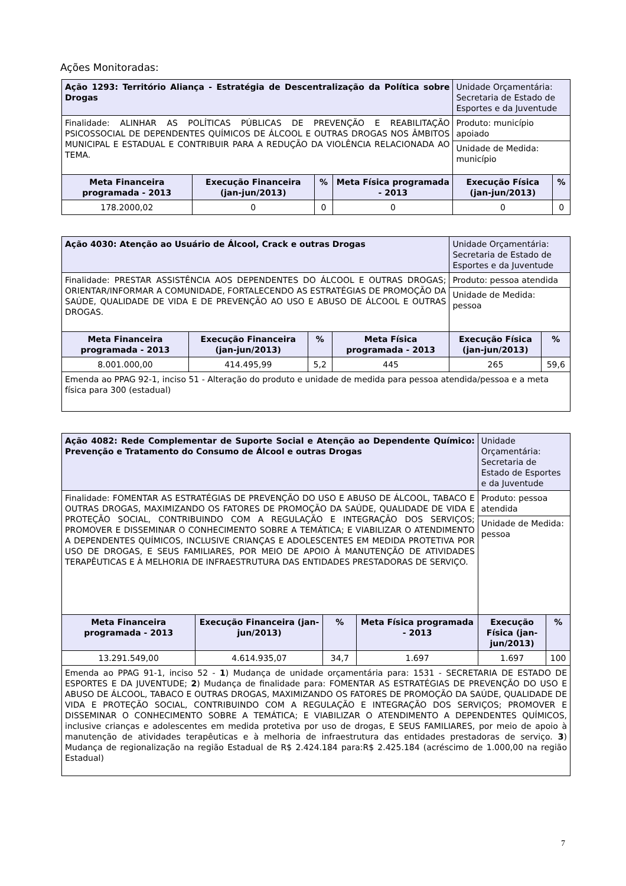Ações Monitoradas:
| Ação 1293: Território Aliança - Estratégia de Descentralização da Política sobre Drogas | | | | Unidade Orçamentária: Secretaria de Estado de Esportes e da Juventude | |
| Finalidade: ALINHAR AS POLÍTICAS PÚBLICAS DE PREVENÇÃO E REABILITAÇÃO PSICOSSOCIAL DE DEPENDENTES QUÍMICOS DE ÁLCOOL E OUTRAS DROGAS NOS ÂMBITOS MUNICIPAL E ESTADUAL E CONTRIBUIR PARA A REDUÇÃO DA VIOLÊNCIA RELACIONADA AO TEMA. | | | | Produto: município apoiado | |
| | | | | Unidade de Medida: município | |
| Meta Financeira programada - 2013 | Execução Financeira (jan-jun/2013) | % | Meta Física programada - 2013 | Execução Física (jan-jun/2013) | % |
| 178.2000,02 | 0 | 0 | 0 | 0 | 0 |
| Ação 4030: Atenção ao Usuário de Álcool, Crack e outras Drogas | | | | Unidade Orçamentária: Secretaria de Estado de Esportes e da Juventude | |
| Finalidade: PRESTAR ASSISTÊNCIA AOS DEPENDENTES DO ÁLCOOL E OUTRAS DROGAS; ORIENTAR/INFORMAR A COMUNIDADE, FORTALECENDO AS ESTRATÉGIAS DE PROMOÇÃO DA SAÚDE, QUALIDADE DE VIDA E DE PREVENÇÃO AO USO E ABUSO DE ÁLCOOL E OUTRAS DROGAS. | | | | Produto: pessoa atendida | |
| | | | | Unidade de Medida: pessoa | |
| Meta Financeira programada - 2013 | Execução Financeira (jan-jun/2013) | % | Meta Física programada - 2013 | Execução Física (jan-jun/2013) | % |
| 8.001.000,00 | 414.495,99 | 5,2 | 445 | 265 | 59,6 |
| Emenda ao PPAG 92-1, inciso 51 - Alteração do produto e unidade de medida para pessoa atendida/pessoa e a meta física para 300 (estadual) | | | | | |
| Ação 4082: Rede Complementar de Suporte Social e Atenção ao Dependente Químico: Prevenção e Tratamento do Consumo de Álcool e outras Drogas | | | | Unidade Orçamentária: Secretaria de Estado de Esportes e da Juventude | |
| Finalidade: FOMENTAR AS ESTRATÉGIAS DE PREVENÇÃO DO USO E ABUSO DE ÁLCOOL, TABACO E OUTRAS DROGAS, MAXIMIZANDO OS FATORES DE PROMOÇÃO DA SAÚDE, QUALIDADE DE VIDA E PROTEÇÃO SOCIAL, CONTRIBUINDO COM A REGULAÇÃO E INTEGRAÇÃO DOS SERVIÇOS; PROMOVER E DISSEMINAR O CONHECIMENTO SOBRE A TEMÁTICA; E VIABILIZAR O ATENDIMENTO A DEPENDENTES QUÍMICOS, INCLUSIVE CRIANÇAS E ADOLESCENTES EM MEDIDA PROTETIVA POR USO DE DROGAS, E SEUS FAMILIARES, POR MEIO DE APOIO À MANUTENÇÃO DE ATIVIDADES TERAPÊUTICAS E À MELHORIA DE INFRAESTRUTURA DAS ENTIDADES PRESTADORAS DE SERVIÇO. | | | | Produto: pessoa atendida | |
| | | | | Unidade de Medida: pessoa | |
| Meta Financeira programada - 2013 | Execução Financeira (jan-jun/2013) | % | Meta Física programada - 2013 | Execução Física (jan-jun/2013) | % |
| 13.291.549,00 | 4.614.935,07 | 34,7 | 1.697 | 1.697 | 100 |
| Emenda ao PPAG 91-1, inciso 52 - 1 ) Mudança de unidade orçamentária para: 1531 - SECRETARIA DE ESTADO DE ESPORTES E DA JUVENTUDE; 2 ) Mudança de finalidade para: FOMENTAR AS ESTRATÉGIAS DE PREVENÇÃO DO USO E ABUSO DE ÁLCOOL, TABACO E OUTRAS DROGAS, MAXIMIZANDO OS FATORES DE PROMOÇÃO DA SAÚDE, QUALIDADE DE VIDA E PROTEÇÃO SOCIAL, CONTRIBUINDO COM A REGULAÇÃO E INTEGRAÇÃO DOS SERVIÇOS; PROMOVER E DISSEMINAR O CONHECIMENTO SOBRE A TEMÁTICA; E VIABILIZAR O ATENDIMENTO A DEPENDENTES QUÍMICOS, inclusive crianças e adolescentes em medida protetiva por uso de drogas, E SEUS FAMILIARES, por meio de apoio à manutenção de atividades terapêuticas e à melhoria de infraestrutura das entidades prestadoras de serviço. 3 ) Mudança de regionalização na região Estadual de R$ 2.424.184 para:R$ 2.425.184 (acréscimo de 1.000,00 na região Estadual) | | | | | |
7